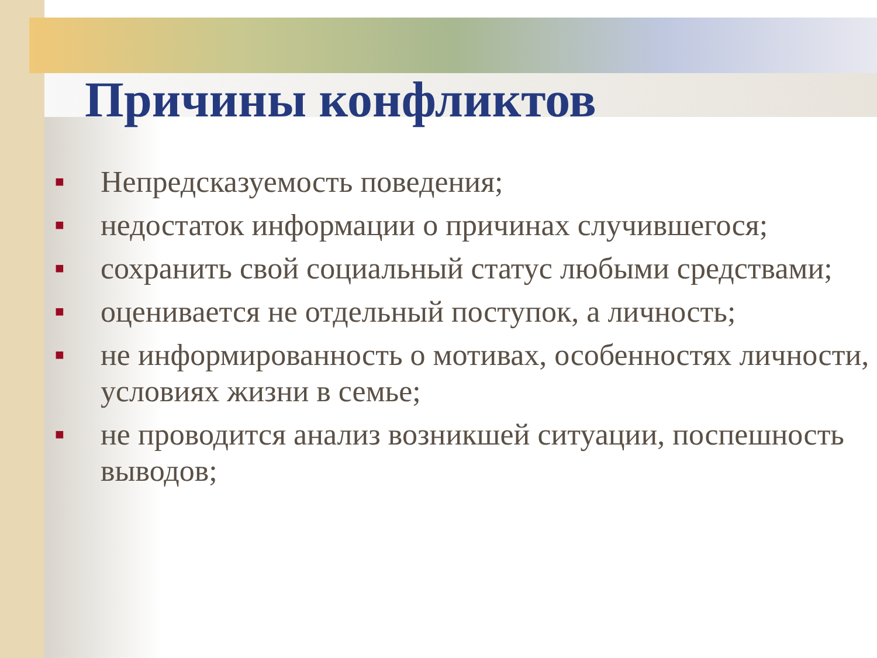Причины конфликтов
■ Непредсказуемость поведения;
■ недостаток информации о причинах случившегося;
■ сохранить свой социальный статус любыми средствами;
■ оценивается не отдельный поступок, а личность;
■ не информированность о мотивах, особенностях личности, условиях жизни в семье;
■ не проводится анализ возникшей ситуации, поспешность выводов;